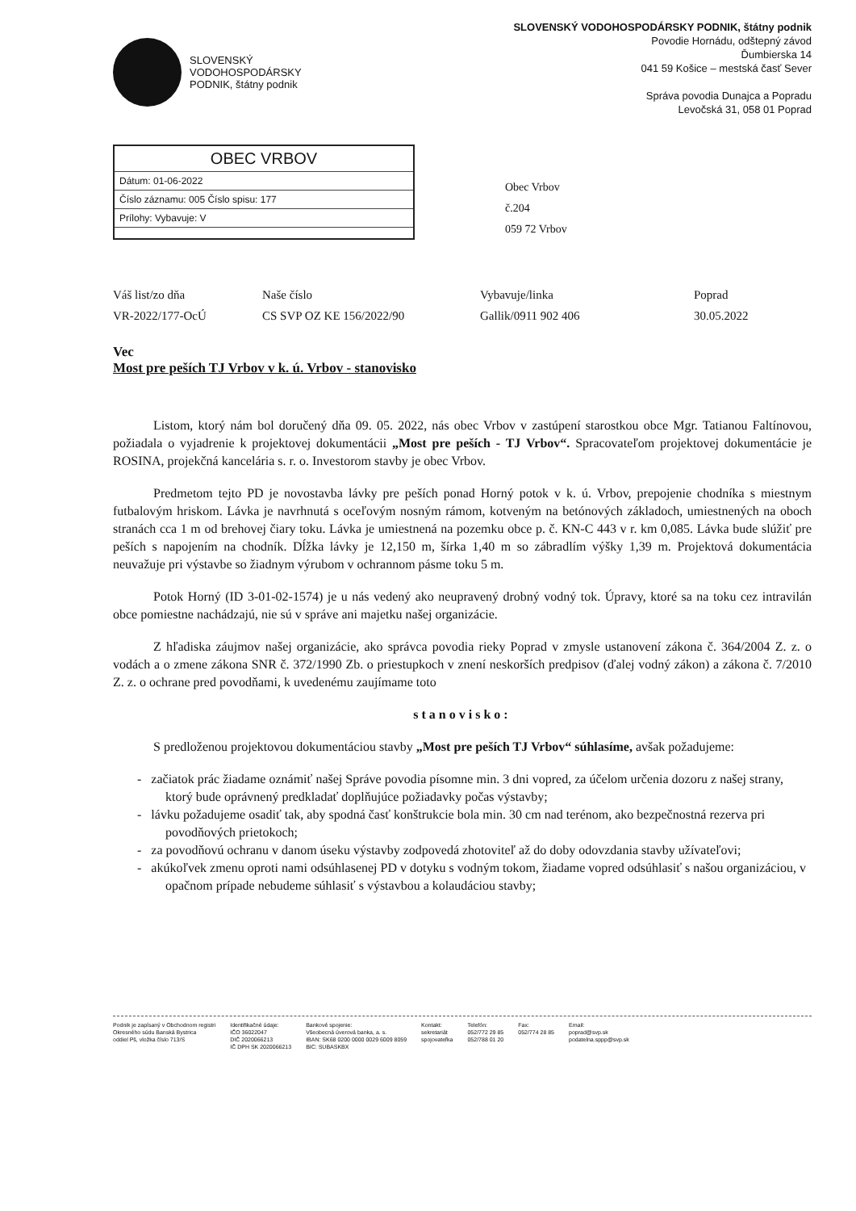SLOVENSKÝ
VODOHOSPODÁRSKY
PODNIK, štátny podnik
SLOVENSKÝ VODOHOSPODÁRSKY PODNIK, štátny podnik
Povodie Hornádu, odštepný závod
Ďumbierska 14
041 59 Košice – mestská časť Sever
Správa povodia Dunajca a Popradu
Levočská 31, 058 01 Poprad
OBEC VRBOV
Dátum: 01-06-2022
Číslo záznamu: 005 Číslo spisu: 177
Prílohy: Vybavuje: V
Obec Vrbov
č.204
059 72 Vrbov
Váš list/zo dňa
Naše číslo
Vybavuje/linka
Poprad
VR-2022/177-OcÚ
CS SVP OZ KE 156/2022/90
Gallik/0911 902 406
30.05.2022
Vec
Most pre peších TJ Vrbov v k. ú. Vrbov - stanovisko
Listom, ktorý nám bol doručený dňa 09. 05. 2022, nás obec Vrbov v zastúpení starostkou obce Mgr. Tatianou Faltínovou, požiadala o vyjadrenie k projektovej dokumentácii „Most pre peších - TJ Vrbov“. Spracovateľom projektovej dokumentácie je ROSINA, projekčná kancelária s. r. o. Investorom stavby je obec Vrbov.
Predmetom tejto PD je novostavba lávky pre peších ponad Horný potok v k. ú. Vrbov, prepojenie chodníka s miestnym futbalovým hriskom. Lávka je navrhnutá s oceľovým nosným rámom, kotveným na betónových základoch, umiestnených na oboch stranách cca 1 m od brehovej čiary toku. Lávka je umiestnená na pozemku obce p. č. KN-C 443 v r. km 0,085. Lávka bude slúžiť pre peších s napojením na chodník. Dĺžka lávky je 12,150 m, šírka 1,40 m so zábradlím výšky 1,39 m. Projektová dokumentácia neuvažuje pri výstavbe so žiadnym výrubom v ochrannom pásme toku 5 m.
Potok Horný (ID 3-01-02-1574) je u nás vedený ako neupravený drobný vodný tok. Úpravy, ktoré sa na toku cez intravilán obce pomiestne nachádzajú, nie sú v správe ani majetku našej organizácie.
Z hľadiska záujmov našej organizácie, ako správca povodia rieky Poprad v zmysle ustanovení zákona č. 364/2004 Z. z. o vodách a o zmene zákona SNR č. 372/1990 Zb. o priestupkoch v znení neskorších predpisov (ďalej vodný zákon) a zákona č. 7/2010 Z. z. o ochrane pred povodňami, k uvedenému zaujímame toto
stanovisko:
S predloženou projektovou dokumentáciou stavby „Most pre peších TJ Vrbov“ súhlasíme, avšak požadujeme:
- začiatok prác žiadame oznámiť našej Správe povodia písomne min. 3 dni vopred, za účelom určenia dozoru z našej strany, ktorý bude oprávnený predkladať doplňujúce požiadavky počas výstavby;
- lávku požadujeme osadiť tak, aby spodná časť konštrukcie bola min. 30 cm nad terénom, ako bezpečnostná rezerva pri povodňových prietokoch;
- za povodňovú ochranu v danom úseku výstavby zodpovedá zhotoviteľ až do doby odovzdania stavby užívateľovi;
- akúkoľvek zmenu oproti nami odsúhlasenej PD v dotyku s vodným tokom, žiadame vopred odsúhlasiť s našou organizáciou, v opačnom prípade nebudeme súhlasiť s výstavbou a kolaudáciou stavby;
Podnik je zapísaný v Obchodnom registri
Okresného súdu Banská Bystrica
oddiel Pš, vložka číslo 713/S
Identifikačné údaje:
IČO 36022047
DIČ 2020066213
IČ DPH SK 2020066213
Bankové spojenie:
Všeobecná úverová banka, a. s.
IBAN: SK68 0200 0000 0029 6009 8059
BIC: SUBASKBX
Kontakt:
sekretariát
spojovateľka
Telefón:
052/772 29 85
052/788 01 20
Fax:
052/774 28 85
Email:
poprad@svp.sk
podatelna.sppp@svp.sk